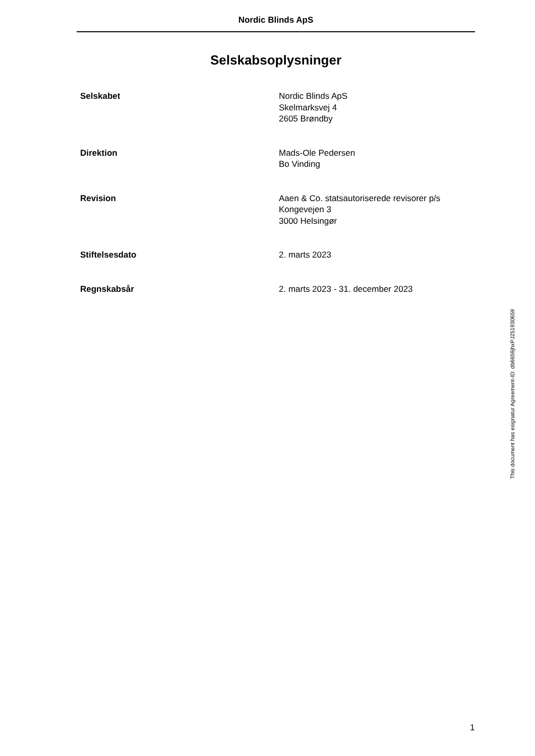Nordic Blinds ApS
Selskabsoplysninger
Selskabet Nordic Blinds ApS
Skelmarksvej 4
2605 Brøndby
Direktion Mads-Ole Pedersen
Bo Vinding
Revision Aaen & Co. statsautoriserede revisorer p/s
Kongevejen 3
3000 Helsingør
Stiftelsesdato 2. marts 2023
Regnskabsår 2. marts 2023 - 31. december 2023
This document has esignatur Agreement-ID: db6659jhxPJ251930659
1